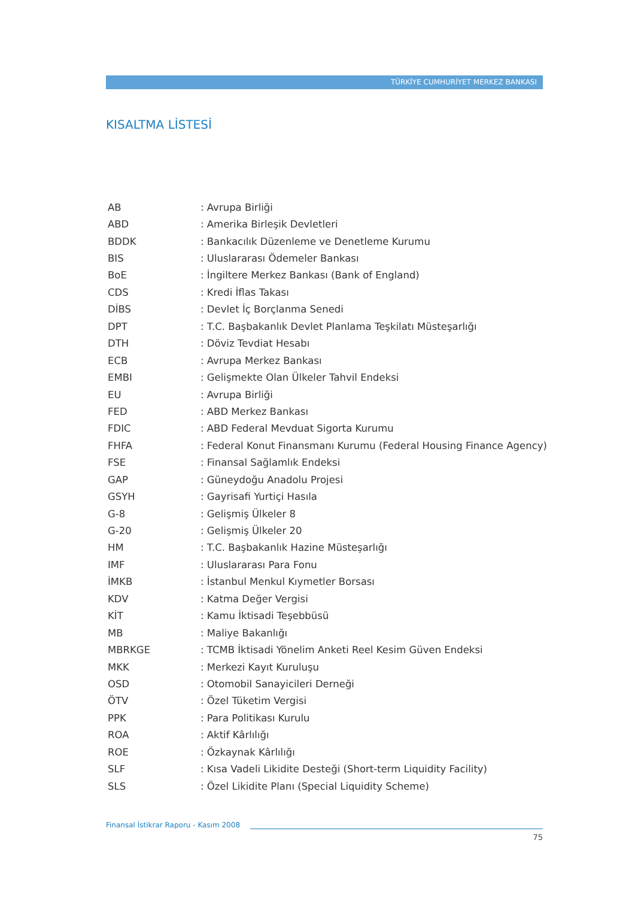TÜRKİYE CUMHURİYET MERKEZ BANKASI
KISALTMA LİSTESİ
| AB | : Avrupa Birliği |
| ABD | : Amerika Birleşik Devletleri |
| BDDK | : Bankacılık Düzenleme ve Denetleme Kurumu |
| BIS | : Uluslararası Ödemeler Bankası |
| BoE | : İngiltere Merkez Bankası (Bank of England) |
| CDS | : Kredi İflas Takası |
| DİBS | : Devlet İç Borçlanma Senedi |
| DPT | : T.C. Başbakanlık Devlet Planlama Teşkilatı Müsteşarlığı |
| DTH | : Döviz Tevdiat Hesabı |
| ECB | : Avrupa Merkez Bankası |
| EMBI | : Gelişmekte Olan Ülkeler Tahvil Endeksi |
| EU | : Avrupa Birliği |
| FED | : ABD Merkez Bankası |
| FDIC | : ABD Federal Mevduat Sigorta Kurumu |
| FHFA | : Federal Konut Finansmanı Kurumu (Federal Housing Finance Agency) |
| FSE | : Finansal Sağlamlık Endeksi |
| GAP | : Güneydoğu Anadolu Projesi |
| GSYH | : Gayrisafi Yurtiçi Hasıla |
| G-8 | : Gelişmiş Ülkeler 8 |
| G-20 | : Gelişmiş Ülkeler 20 |
| HM | : T.C. Başbakanlık Hazine Müsteşarlığı |
| IMF | : Uluslararası Para Fonu |
| İMKB | : İstanbul Menkul Kıymetler Borsası |
| KDV | : Katma Değer Vergisi |
| KİT | : Kamu İktisadi Teşebbüsü |
| MB | : Maliye Bakanlığı |
| MBRKGE | : TCMB İktisadi Yönelim Anketi Reel Kesim Güven Endeksi |
| MKK | : Merkezi Kayıt Kuruluşu |
| OSD | : Otomobil Sanayicileri Derneği |
| ÖTV | : Özel Tüketim Vergisi |
| PPK | : Para Politikası Kurulu |
| ROA | : Aktif Kârlılığı |
| ROE | : Özkaynak Kârlılığı |
| SLF | : Kısa Vadeli Likidite Desteği (Short-term Liquidity Facility) |
| SLS | : Özel Likidite Planı (Special Liquidity Scheme) |
Finansal İstikrar Raporu - Kasım 2008
75